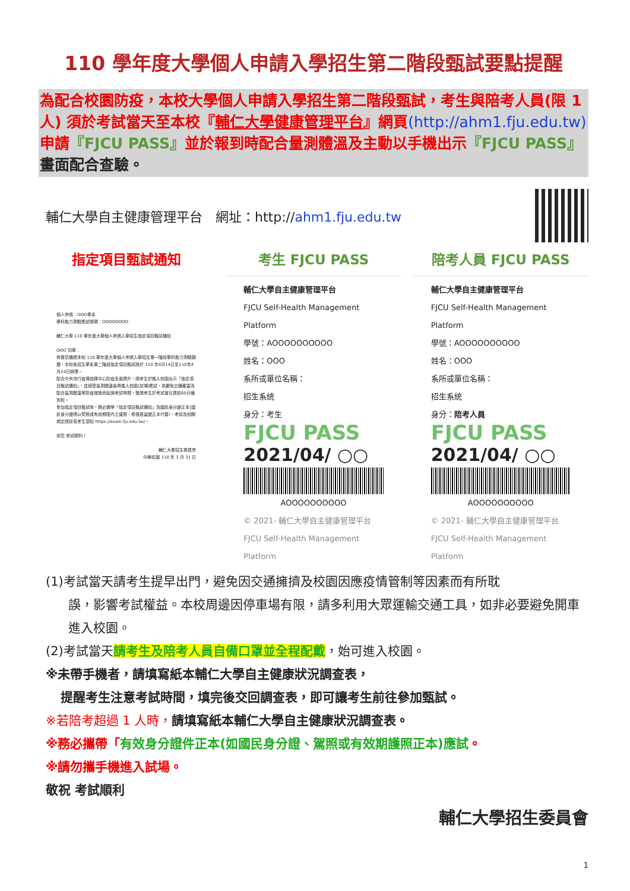110 學年度大學個人申請入學招生第二階段甄試要點提醒
為配合校園防疫，本校大學個人申請入學招生第二階段甄試，考生與陪考人員(限 1 人) 須於考試當天至本校『輔仁大學健康管理平台』網頁(http://ahm1.fju.edu.tw) 申請『FJCU PASS』並於報到時配合量測體溫及主動以手機出示『FJCU PASS』畫面配合查驗。
輔仁大學自主健康管理平台　網址：http://ahm1.fju.edu.tw
指定項目甄試通知
個人申請：OOO學系
學科能力測驗應試號碼：OOOOOOOO
輔仁大學 110 學年度大學個人申請入學招生指定項目甄試通知
OOO 同學：
恭喜您通過本校 110 學年度大學個人申請入學招生第一階段學科能力測驗篩選，本校各招生學系第二階段指定項目甄試將於 110 年4月14日至110年4月24日辦理。
配合中央流行疫情指揮中心防疫全面提升，請考生於進入校園出示「指定項目甄試通知」，並接受量測體溫後再進入校園(試場)應試，為避免交通壅塞及配合量測體溫等防疫措施而延誤考試時間，敬請考生於考試當日提前60分鐘到校。
參加指定項目甄試時，務必攜帶「指定項目甄試通知」及國民身分證正本(國民身分證得以駕照或有效期限內之護照、修德居留證正本代替)，考試及相關規定請詳見考生須知 https://exam.fju.edu.tw/。
祝您 考試順利！
輔仁大學招生委員會
中華民國 110 年 3 月 31 日
考生 FJCU PASS
輔仁大學自主健康管理平台
FJCU Self-Health Management Platform
學號：AOOOOOOOOOO
姓名：OOO
系所或單位名稱：
招生系統
身分：考生
FJCU PASS
2021/04/ ○○
AOOOOOOOOOO
© 2021- 輔仁大學自主健康管理平台 FJCU Self-Health Management Platform
陪考人員 FJCU PASS
輔仁大學自主健康管理平台
FJCU Self-Health Management Platform
學號：AOOOOOOOOOO
姓名：OOO
系所或單位名稱：
招生系統
身分：陪考人員
FJCU PASS
2021/04/ ○○
AOOOOOOOOOO
© 2021- 輔仁大學自主健康管理平台 FJCU Self-Health Management Platform
(1)考試當天請考生提早出門，避免因交通擁擠及校園因應疫情管制等因素而有所耽
誤，影響考試權益。本校周邊因停車場有限，請多利用大眾運輸交通工具，如非必要避免開車進入校園。
(2)考試當天請考生及陪考人員自備口罩並全程配戴，始可進入校園。
※未帶手機者，請填寫紙本輔仁大學自主健康狀況調查表，
提醒考生注意考試時間，填完後交回調查表，即可讓考生前往參加甄試。
※若陪考超過 1 人時，請填寫紙本輔仁大學自主健康狀況調查表。
※務必攜帶「有效身分證件正本(如國民身分證、駕照或有效期護照正本)應試。
※請勿攜手機進入試場。
敬祝 考試順利
輔仁大學招生委員會
1